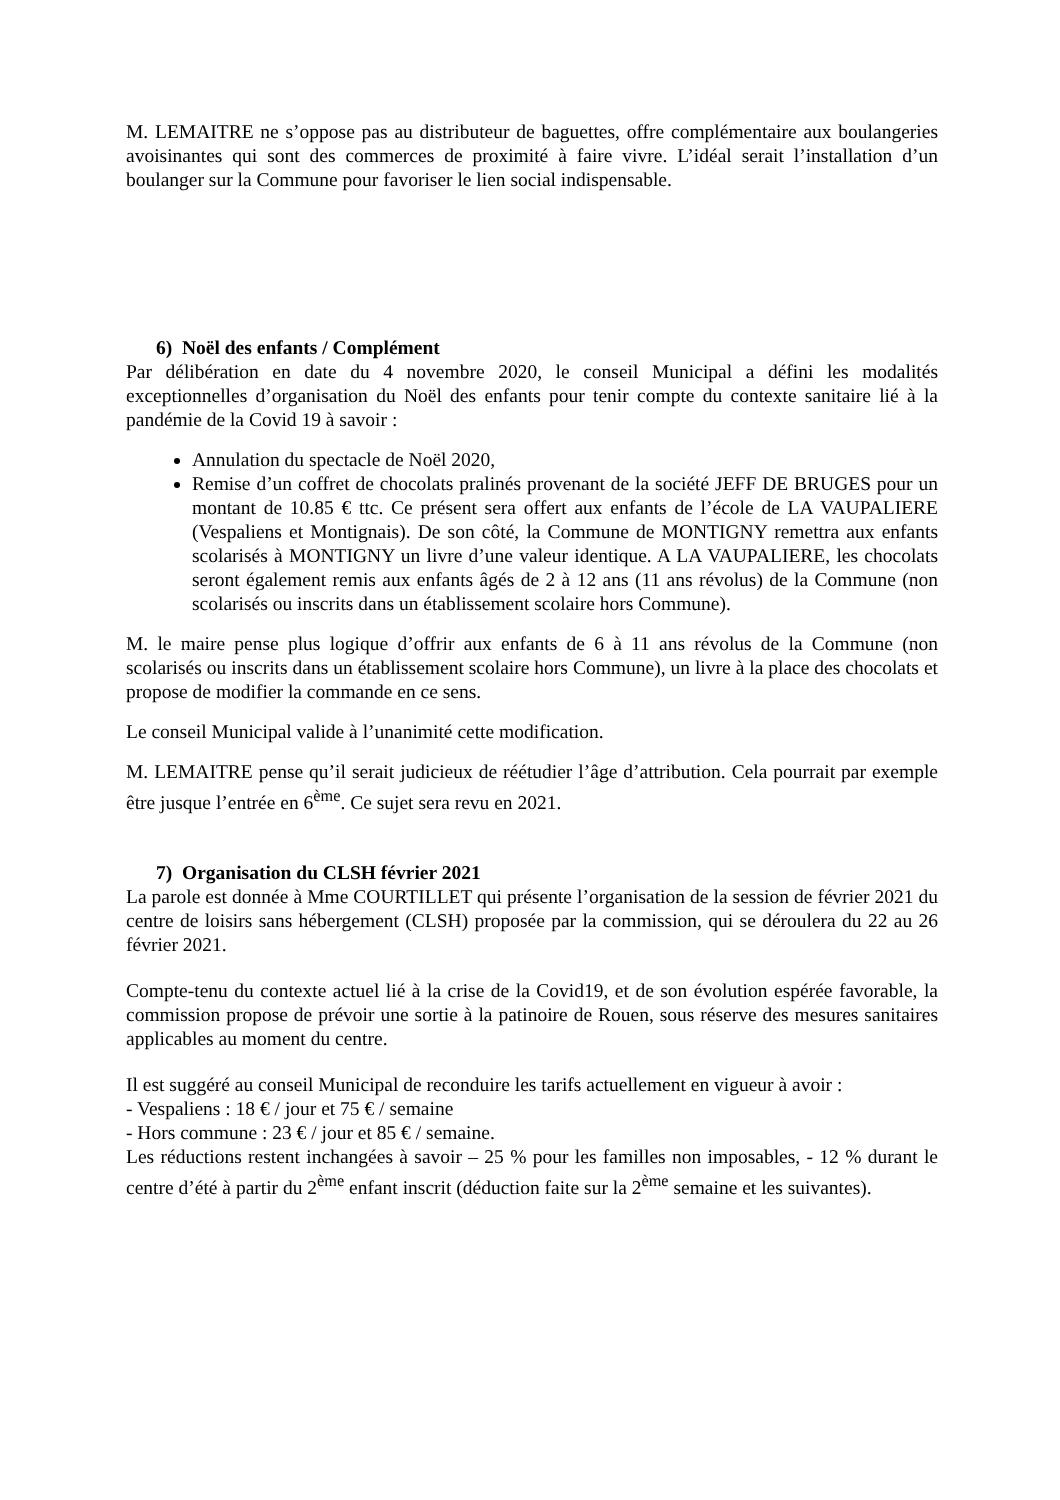M. LEMAITRE ne s’oppose pas au distributeur de baguettes, offre complémentaire aux boulangeries avoisinantes qui sont des commerces de proximité à faire vivre. L’idéal serait l’installation d’un boulanger sur la Commune pour favoriser le lien social indispensable.
6) Noël des enfants / Complément
Par délibération en date du 4 novembre 2020, le conseil Municipal a défini les modalités exceptionnelles d’organisation du Noël des enfants pour tenir compte du contexte sanitaire lié à la pandémie de la Covid 19 à savoir :
Annulation du spectacle de Noël 2020,
Remise d’un coffret de chocolats pralinés provenant de la société JEFF DE BRUGES pour un montant de 10.85 € ttc. Ce présent sera offert aux enfants de l’école de LA VAUPALIERE (Vespaliens et Montignais). De son côté, la Commune de MONTIGNY remettra aux enfants scolarisés à MONTIGNY un livre d’une valeur identique. A LA VAUPALIERE, les chocolats seront également remis aux enfants âgés de 2 à 12 ans (11 ans révolus) de la Commune (non scolarisés ou inscrits dans un établissement scolaire hors Commune).
M. le maire pense plus logique d’offrir aux enfants de 6 à 11 ans révolus de la Commune (non scolarisés ou inscrits dans un établissement scolaire hors Commune), un livre à la place des chocolats et propose de modifier la commande en ce sens.
Le conseil Municipal valide à l’unanimité cette modification.
M. LEMAITRE pense qu’il serait judicieux de réétudier l’âge d’attribution. Cela pourrait par exemple être jusque l’entrée en 6<sup>ème</sup>. Ce sujet sera revu en 2021.
7) Organisation du CLSH février 2021
La parole est donnée à Mme COURTILLET qui présente l’organisation de la session de février 2021 du centre de loisirs sans hébergement (CLSH) proposée par la commission, qui se déroulera du 22 au 26 février 2021.
Compte-tenu du contexte actuel lié à la crise de la Covid19, et de son évolution espérée favorable, la commission propose de prévoir une sortie à la patinoire de Rouen, sous réserve des mesures sanitaires applicables au moment du centre.
Il est suggéré au conseil Municipal de reconduire les tarifs actuellement en vigueur à avoir :
- Vespaliens : 18 € / jour et 75 € / semaine
- Hors commune : 23 € / jour et 85 € / semaine.
Les réductions restent inchangées à savoir – 25 % pour les familles non imposables, - 12 % durant le centre d’été à partir du 2<sup>ème</sup> enfant inscrit (déduction faite sur la 2<sup>ème</sup> semaine et les suivantes).